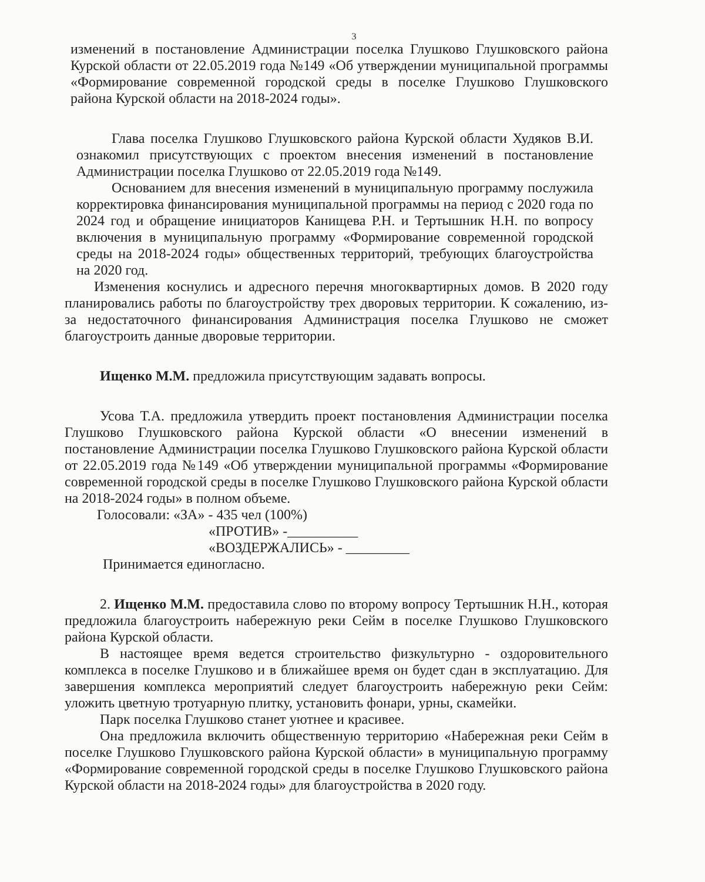3
изменений в постановление Администрации поселка Глушково Глушковского района Курской области от 22.05.2019 года №149 «Об утверждении муниципальной программы «Формирование современной городской среды в поселке Глушково Глушковского района Курской области на 2018-2024 годы».
Глава поселка Глушково Глушковского района Курской области Худяков В.И. ознакомил присутствующих с проектом внесения изменений в постановление Администрации поселка Глушково от 22.05.2019 года №149.
Основанием для внесения изменений в муниципальную программу послужила корректировка финансирования муниципальной программы на период с 2020 года по 2024 год и обращение инициаторов Канищева Р.Н. и Тертышник Н.Н. по вопросу включения в муниципальную программу «Формирование современной городской среды на 2018-2024 годы» общественных территорий, требующих благоустройства на 2020 год.
Изменения коснулись и адресного перечня многоквартирных домов. В 2020 году планировались работы по благоустройству трех дворовых территории. К сожалению, из-за недостаточного финансирования Администрация поселка Глушково не сможет благоустроить данные дворовые территории.
Ищенко М.М. предложила присутствующим задавать вопросы.
Усова Т.А. предложила утвердить проект постановления Администрации поселка Глушково Глушковского района Курской области «О внесении изменений в постановление Администрации поселка Глушково Глушковского района Курской области от 22.05.2019 года №149 «Об утверждении муниципальной программы «Формирование современной городской среды в поселке Глушково Глушковского района Курской области на 2018-2024 годы» в полном объеме.
Голосовали: «ЗА» - 435 чел (100%)
«ПРОТИВ» -__________
«ВОЗДЕРЖАЛИСЬ» - _________
Принимается единогласно.
2. Ищенко М.М. предоставила слово по второму вопросу Тертышник Н.Н., которая предложила благоустроить набережную реки Сейм в поселке Глушково Глушковского района Курской области.
В настоящее время ведется строительство физкультурно - оздоровительного комплекса в поселке Глушково и в ближайшее время он будет сдан в эксплуатацию. Для завершения комплекса мероприятий следует благоустроить набережную реки Сейм: уложить цветную тротуарную плитку, установить фонари, урны, скамейки.
Парк поселка Глушково станет уютнее и красивее.
Она предложила включить общественную территорию «Набережная реки Сейм в поселке Глушково Глушковского района Курской области» в муниципальную программу «Формирование современной городской среды в поселке Глушково Глушковского района Курской области на 2018-2024 годы» для благоустройства в 2020 году.